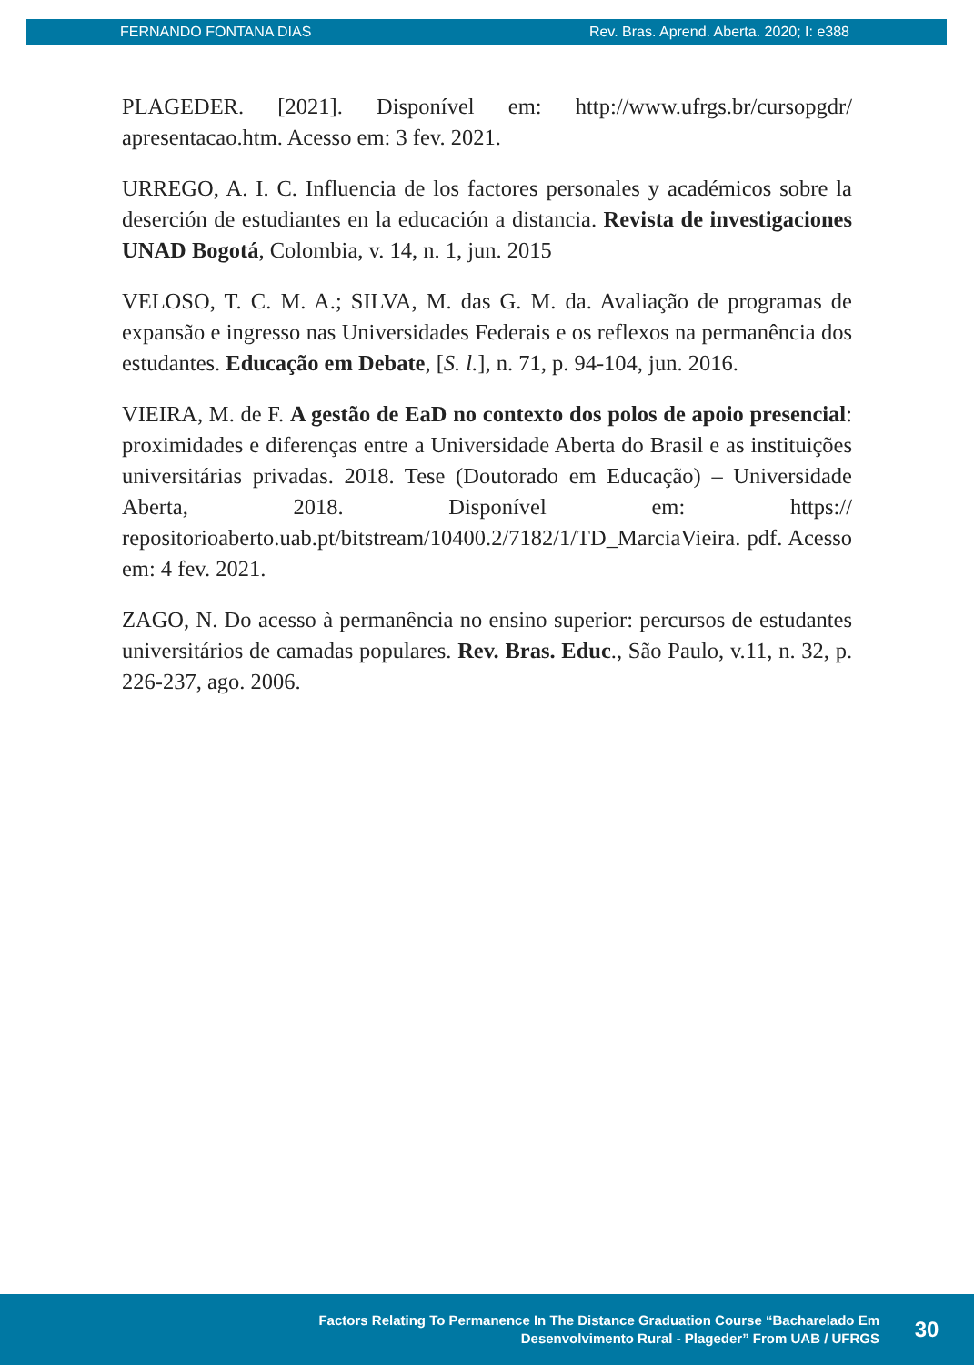FERNANDO FONTANA DIAS Rev. Bras. Aprend. Aberta. 2020; I: e388
PLAGEDER. [2021]. Disponível em: http://www.ufrgs.br/cursopgdr/ apresentacao.htm. Acesso em: 3 fev. 2021.
URREGO, A. I. C. Influencia de los factores personales y académicos sobre la deserción de estudiantes en la educación a distancia. Revista de investigaciones UNAD Bogotá, Colombia, v. 14, n. 1, jun. 2015
VELOSO, T. C. M. A.; SILVA, M. das G. M. da. Avaliação de programas de expansão e ingresso nas Universidades Federais e os reflexos na permanência dos estudantes. Educação em Debate, [S. l.], n. 71, p. 94-104, jun. 2016.
VIEIRA, M. de F. A gestão de EaD no contexto dos polos de apoio presencial: proximidades e diferenças entre a Universidade Aberta do Brasil e as instituições universitárias privadas. 2018. Tese (Doutorado em Educação) – Universidade Aberta, 2018. Disponível em: https:// repositorioaberto.uab.pt/bitstream/10400.2/7182/1/TD_MarciaVieira. pdf. Acesso em: 4 fev. 2021.
ZAGO, N. Do acesso à permanência no ensino superior: percursos de estudantes universitários de camadas populares. Rev. Bras. Educ., São Paulo, v.11, n. 32, p. 226-237, ago. 2006.
Factors Relating To Permanence In The Distance Graduation Course “Bacharelado Em
Desenvolvimento Rural - Plageder” From UAB / UFRGS
30